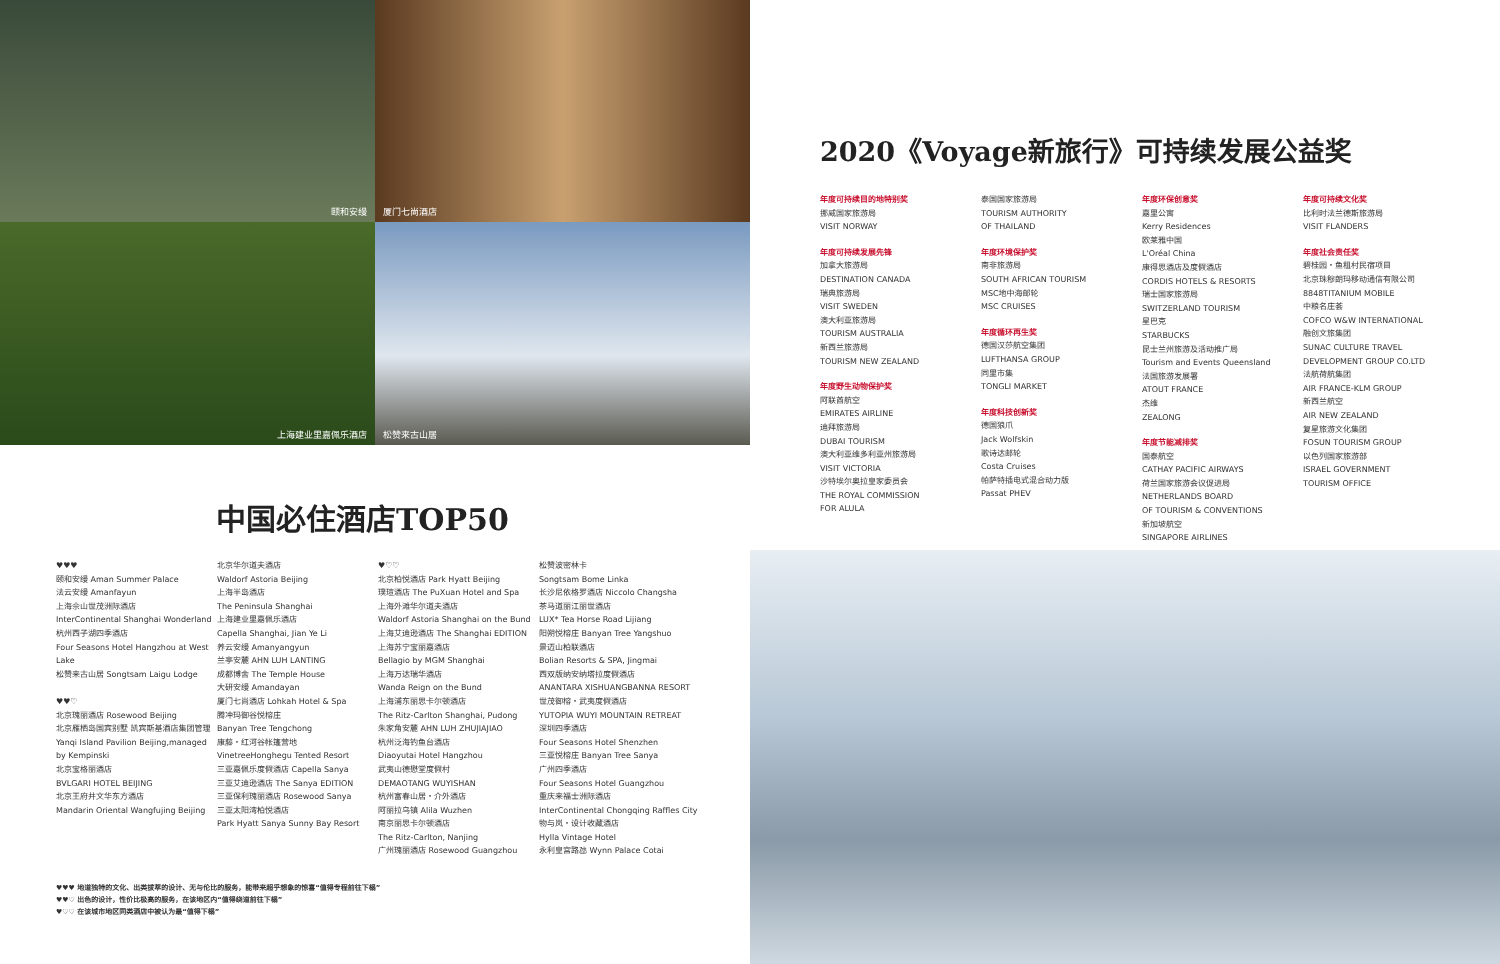颐和安缦
厦门七尚酒店
上海建业里嘉佩乐酒店
松赞来古山居
中国必住酒店TOP50
♥♥♥
颐和安缦 Aman Summer Palace
法云安缦 Amanfayun
上海佘山世茂洲际酒店
InterContinental Shanghai Wonderland
杭州西子湖四季酒店
Four Seasons Hotel Hangzhou at West Lake
松赞来古山居 Songtsam Laigu Lodge
♥♥♡
北京瑰丽酒店 Rosewood Beijing
北京雁栖岛国宾别墅 凯宾斯基酒店集团管理
Yanqi Island Pavilion Beijing,managed by Kempinski
北京宝格丽酒店
BVLGARI HOTEL BEIJING
北京王府井文华东方酒店
Mandarin Oriental Wangfujing Beijing
北京华尔道夫酒店
Waldorf Astoria Beijing
上海半岛酒店
The Peninsula Shanghai
上海建业里嘉佩乐酒店
Capella Shanghai, Jian Ye Li
养云安缦 Amanyangyun
兰亭安麓 AHN LUH LANTING
成都博舍 The Temple House
大研安缦 Amandayan
厦门七尚酒店 Lohkah Hotel & Spa
腾冲玛御谷悦榕庄
Banyan Tree Tengchong
康藤・红河谷帐篷营地
VinetreeHonghegu Tented Resort
三亚嘉佩乐度假酒店 Capella Sanya
三亚艾迪逊酒店 The Sanya EDITION
三亚保利瑰丽酒店 Rosewood Sanya
三亚太阳湾柏悦酒店
Park Hyatt Sanya Sunny Bay Resort
♥♡♡
北京柏悦酒店 Park Hyatt Beijing
璞瑄酒店 The PuXuan Hotel and Spa
上海外滩华尔道夫酒店
Waldorf Astoria Shanghai on the Bund
上海艾迪逊酒店 The Shanghai EDITION
上海苏宁宝丽嘉酒店
Bellagio by MGM Shanghai
上海万达瑞华酒店
Wanda Reign on the Bund
上海浦东丽思卡尔顿酒店
The Ritz-Carlton Shanghai, Pudong
朱家角安麓 AHN LUH ZHUJIAJIAO
杭州泛海钓鱼台酒店
Diaoyutai Hotel Hangzhou
武夷山德懋堂度假村
DEMAOTANG WUYISHAN
杭州富春山居・介外酒店
阿丽拉乌镇 Alila Wuzhen
南京丽思卡尔顿酒店
The Ritz-Carlton, Nanjing
广州瑰丽酒店 Rosewood Guangzhou
松赞波密林卡
Songtsam Bome Linka
长沙尼依格罗酒店 Niccolo Changsha
茶马道丽江丽世酒店
LUX* Tea Horse Road Lijiang
阳朔悦榕庄 Banyan Tree Yangshuo
景迈山柏联酒店
Bolian Resorts & SPA, Jingmai
西双版纳安纳塔拉度假酒店
ANANTARA XISHUANGBANNA RESORT
世茂御榕・武夷度假酒店
YUTOPIA WUYI MOUNTAIN RETREAT
深圳四季酒店
Four Seasons Hotel Shenzhen
三亚悦榕庄 Banyan Tree Sanya
广州四季酒店
Four Seasons Hotel Guangzhou
重庆来福士洲际酒店
InterContinental Chongqing Raffles City
物与岚・设计收藏酒店
Hylla Vintage Hotel
永利皇宫路氹 Wynn Palace Cotai
♥♥♥ 地道独特的文化、出类拔萃的设计、无与伦比的服务，能带来超乎想象的惊喜“值得专程前往下榻”
♥♥♡ 出色的设计，性价比极高的服务，在该地区内“值得绕道前往下榻”
♥♡♡ 在该城市地区同类酒店中被认为最“值得下榻”
2020《Voyage新旅行》可持续发展公益奖
年度可持续目的地特别奖
挪威国家旅游局
VISIT NORWAY
年度可持续发展先锋
加拿大旅游局
DESTINATION CANADA
瑞典旅游局
VISIT SWEDEN
澳大利亚旅游局
TOURISM AUSTRALIA
新西兰旅游局
TOURISM NEW ZEALAND
年度野生动物保护奖
阿联酋航空
EMIRATES AIRLINE
迪拜旅游局
DUBAI TOURISM
澳大利亚维多利亚州旅游局
VISIT VICTORIA
沙特埃尔奥拉皇家委员会
THE ROYAL COMMISSION
FOR ALULA
泰国国家旅游局
TOURISM AUTHORITY
OF THAILAND
年度环境保护奖
南非旅游局
SOUTH AFRICAN TOURISM
MSC地中海邮轮
MSC CRUISES
年度循环再生奖
德国汉莎航空集团
LUFTHANSA GROUP
同里市集
TONGLI MARKET
年度科技创新奖
德国狼爪
Jack Wolfskin
歌诗达邮轮
Costa Cruises
帕萨特插电式混合动力版
Passat PHEV
年度环保创意奖
嘉里公寓
Kerry Residences
欧莱雅中国
L'Oréal China
康得思酒店及度假酒店
CORDIS HOTELS & RESORTS
瑞士国家旅游局
SWITZERLAND TOURISM
星巴克
STARBUCKS
昆士兰州旅游及活动推广局
Tourism and Events Queensland
法国旅游发展署
ATOUT FRANCE
杰维
ZEALONG
年度节能减排奖
国泰航空
CATHAY PACIFIC AIRWAYS
荷兰国家旅游会议促进局
NETHERLANDS BOARD
OF TOURISM & CONVENTIONS
新加坡航空
SINGAPORE AIRLINES
年度可持续文化奖
比利时法兰德斯旅游局
VISIT FLANDERS
年度社会责任奖
碧桂园・鱼租村民宿项目
北京珠穆朗玛移动通信有限公司
8848TITANIUM MOBILE
中粮名庄荟
COFCO W&W INTERNATIONAL
融创文旅集团
SUNAC CULTURE TRAVEL
DEVELOPMENT GROUP CO.LTD
法航荷航集团
AIR FRANCE-KLM GROUP
新西兰航空
AIR NEW ZEALAND
复星旅游文化集团
FOSUN TOURISM GROUP
以色列国家旅游部
ISRAEL GOVERNMENT
TOURISM OFFICE